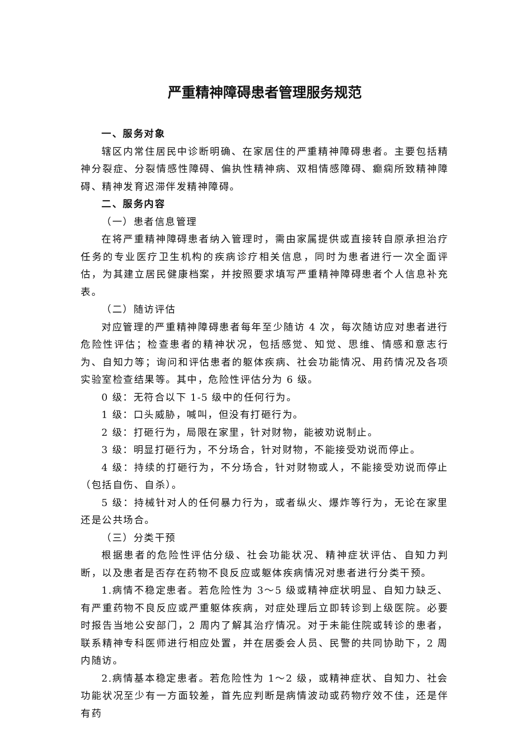严重精神障碍患者管理服务规范
一、服务对象
辖区内常住居民中诊断明确、在家居住的严重精神障碍患者。主要包括精神分裂症、分裂情感性障碍、偏执性精神病、双相情感障碍、癫痫所致精神障碍、精神发育迟滞伴发精神障碍。
二、服务内容
（一）患者信息管理
在将严重精神障碍患者纳入管理时，需由家属提供或直接转自原承担治疗任务的专业医疗卫生机构的疾病诊疗相关信息，同时为患者进行一次全面评估，为其建立居民健康档案，并按照要求填写严重精神障碍患者个人信息补充表。
（二）随访评估
对应管理的严重精神障碍患者每年至少随访 4 次，每次随访应对患者进行危险性评估；检查患者的精神状况，包括感觉、知觉、思维、情感和意志行为、自知力等；询问和评估患者的躯体疾病、社会功能情况、用药情况及各项实验室检查结果等。其中，危险性评估分为 6 级。
0 级：无符合以下 1-5 级中的任何行为。
1 级：口头威胁，喊叫，但没有打砸行为。
2 级：打砸行为，局限在家里，针对财物，能被劝说制止。
3 级：明显打砸行为，不分场合，针对财物，不能接受劝说而停止。
4 级：持续的打砸行为，不分场合，针对财物或人，不能接受劝说而停止（包括自伤、自杀）。
5 级：持械针对人的任何暴力行为，或者纵火、爆炸等行为，无论在家里还是公共场合。
（三）分类干预
根据患者的危险性评估分级、社会功能状况、精神症状评估、自知力判断，以及患者是否存在药物不良反应或躯体疾病情况对患者进行分类干预。
1.病情不稳定患者。若危险性为 3～5 级或精神症状明显、自知力缺乏、有严重药物不良反应或严重躯体疾病，对症处理后立即转诊到上级医院。必要时报告当地公安部门，2 周内了解其治疗情况。对于未能住院或转诊的患者，联系精神专科医师进行相应处置，并在居委会人员、民警的共同协助下，2 周内随访。
2.病情基本稳定患者。若危险性为 1～2 级，或精神症状、自知力、社会功能状况至少有一方面较差，首先应判断是病情波动或药物疗效不佳，还是伴有药